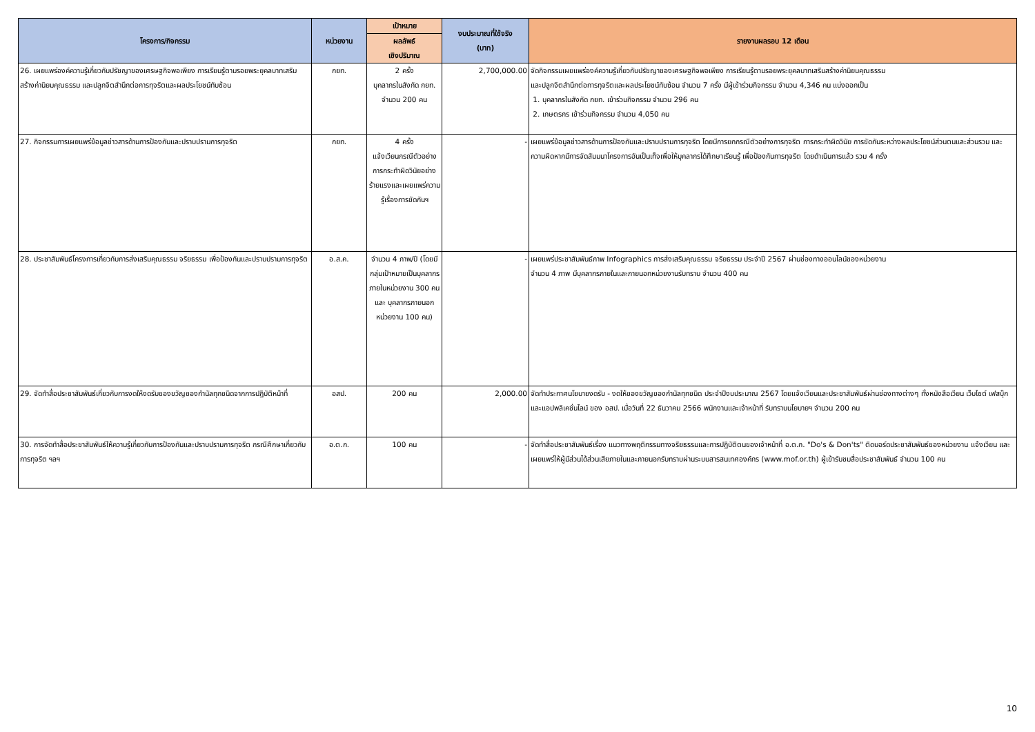| โครงการ/กิจกรรม | หน่วยงาน | เป้าหมาย | งบประมาณที่ใช้จริง (บาท) | รายงานผลรอบ 12 เดือน |
| --- | --- | --- | --- | --- |
| | | ผลลัพธ์ เชิงปริมาณ | | |
| 26. เผยแพร่องค์ความรู้เกี่ยวกับปรัชญาของเศรษฐกิจพอเพียง การเรียนรู้ตามรอยพระยุคลบาทเสริมสร้างค่านิยมคุณธรรม และปลูกจิตสำนึกต่อการทุจริตและผลประโยชน์ทับซ้อน | กยท. | 2 ครั้ง บุคลากรในสังกัด กยท. จำนวน 200 คน | 2,700,000.00 | จัดกิจกรรมเผยแพร่องค์ความรู้เกี่ยวกับปรัชญาของเศรษฐกิจพอเพียง การเรียนรู้ตามรอยพระยุคลบาทเสริมสร้างค่านิยมคุณธรรม และปลูกจิตสำนึกต่อการทุจริตและผลประโยชน์ทับซ้อน จำนวน 7 ครั้ง มีผู้เข้าร่วมกิจกรรม จำนวน 4,346 คน แบ่งออกเป็น 1. บุคลากรในสังกัด กยท. เข้าร่วมกิจกรรม จำนวน 296 คน 2. เกษตรกร เข้าร่วมกิจกรรม จำนวน 4,050 คน |
| 27. กิจกรรมการเผยแพร่ข้อมูลข่าวสารด้านการป้องกันและปราบปรามการทุจริต | กยท. | 4 ครั้ง แจ้งเวียนกรณีตัวอย่าง การกระทำผิดวินัยอย่างร้ายแรงและเผยแพร่ความรู้เรื่องการขัดกันฯ | - | เผยแพร่ข้อมูลข่าวสารด้านการป้องกันและปราบปรามการทุจริต โดยมีการยกกรณีตัวอย่างการทุจริต การกระทำผิดวินัย การขัดกันระหว่างผลประโยชน์ส่วนตนและส่วนรวม และความผิดหากมีการจัดสัมมนาโครงการอันเป็นเท็จเพื่อให้บุคลากรได้ศึกษาเรียนรู้ เพื่อป้องกันการทุจริต โดยดำเนินการแล้ว รวม 4 ครั้ง |
| 28. ประชาสัมพันธ์โครงการเกี่ยวกับการส่งเสริมคุณธรรม จริยธรรม เพื่อป้องกันและปราบปรามการทุจริต | อ.ส.ค. | จำนวน 4 ภาพ/ปี (โดยมีกลุ่มเป้าหมายเป็นบุคลากรภายในหน่วยงาน 300 คน และ บุคลากรภายนอกหน่วยงาน 100 คน) | - | เผยแพร่ประชาสัมพันธ์ภาพ Infographics การส่งเสริมคุณธรรม จริยธรรม ประจำปี 2567 ผ่านช่องทางออนไลน์ของหน่วยงาน จำนวน 4 ภาพ มีบุคลากรภายในและภายนอกหน่วยงานรับทราบ จำนวน 400 คน |
| 29. จัดทำสื่อประชาสัมพันธ์เกี่ยวกับการงดให้งดรับของขวัญของกำนัลทุกชนิดจากการปฏิบัติหน้าที่ | อสป. | 200 คน | 2,000.00 | จัดทำประกาศนโยบายงดรับ - งดให้ของขวัญของกำนัลทุกชนิด ประจำปีงบประมาณ 2567 โดยแจ้งเวียนและประชาสัมพันธ์ผ่านช่องทางต่างๆ ทั้งหนังสือเวียน เว็บไซต์ เฟสบุ๊ก และแอปพลิเคชั่นไลน์ ของ อสป. เมื่อวันที่ 22 ธันวาคม 2566 พนักงานและเจ้าหน้าที่ รับทราบนโยบายฯ จำนวน 200 คน |
| 30. การจัดทำสื่อประชาสัมพันธ์ให้ความรู้เกี่ยวกับการป้องกันและปราบปรามการทุจริต กรณีศึกษาเกี่ยวกับการทุจริต ฯลฯ | อ.ต.ก. | 100 คน | - | จัดทำสื่อประชาสัมพันธ์เรื่อง แนวทางพฤติกรรมทางจริยธรรมและการปฏิบัติตนของเจ้าหน้าที่ อ.ต.ก. "Do's & Don'ts" ติดบอร์ดประชาสัมพันธ์ของหน่วยงาน แจ้งเวียน และเผยแพร่ให้ผู้มีส่วนได้ส่วนเสียภายในและภายนอกรับทราบผ่านระบบสารสนเทศองค์กร (www.mof.or.th) ผู้เข้ารับชมสื่อประชาสัมพันธ์ จำนวน 100 คน |
10